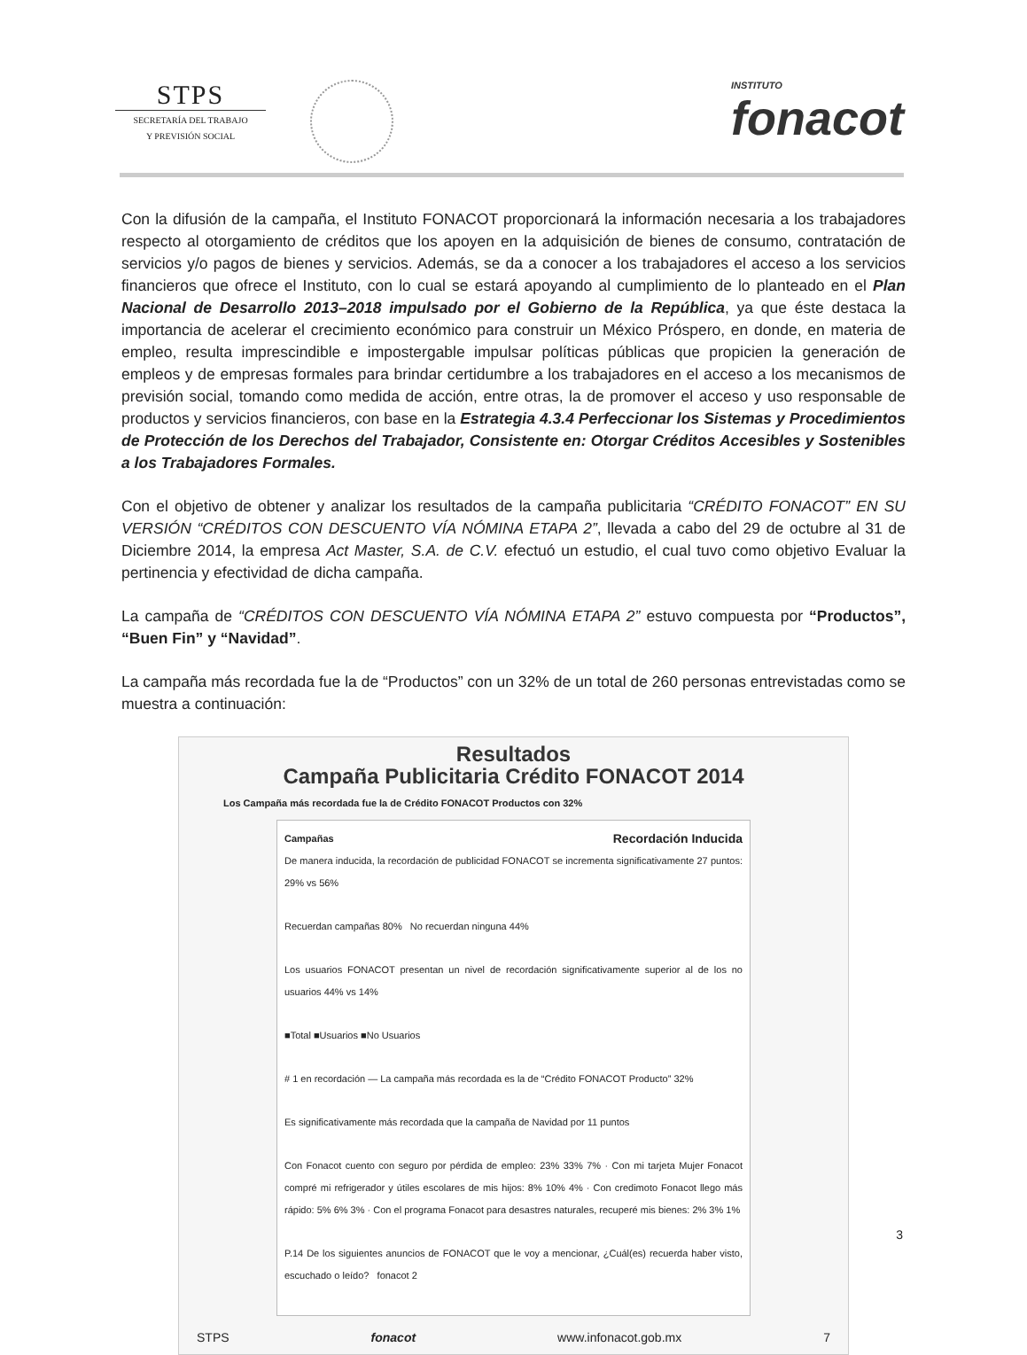STPS
SECRETARÍA DEL TRABAJO
Y PREVISIÓN SOCIAL
INSTITUTO
fonacot
Con la difusión de la campaña, el Instituto FONACOT proporcionará la información necesaria a los trabajadores respecto al otorgamiento de créditos que los apoyen en la adquisición de bienes de consumo, contratación de servicios y/o pagos de bienes y servicios. Además, se da a conocer a los trabajadores el acceso a los servicios financieros que ofrece el Instituto, con lo cual se estará apoyando al cumplimiento de lo planteado en el Plan Nacional de Desarrollo 2013–2018 impulsado por el Gobierno de la República, ya que éste destaca la importancia de acelerar el crecimiento económico para construir un México Próspero, en donde, en materia de empleo, resulta imprescindible e impostergable impulsar políticas públicas que propicien la generación de empleos y de empresas formales para brindar certidumbre a los trabajadores en el acceso a los mecanismos de previsión social, tomando como medida de acción, entre otras, la de promover el acceso y uso responsable de productos y servicios financieros, con base en la Estrategia 4.3.4 Perfeccionar los Sistemas y Procedimientos de Protección de los Derechos del Trabajador, Consistente en: Otorgar Créditos Accesibles y Sostenibles a los Trabajadores Formales.
Con el objetivo de obtener y analizar los resultados de la campaña publicitaria “CRÉDITO FONACOT” EN SU VERSIÓN “CRÉDITOS CON DESCUENTO VÍA NÓMINA ETAPA 2”, llevada a cabo del 29 de octubre al 31 de Diciembre 2014, la empresa Act Master, S.A. de C.V. efectuó un estudio, el cual tuvo como objetivo Evaluar la pertinencia y efectividad de dicha campaña.
La campaña de “CRÉDITOS CON DESCUENTO VÍA NÓMINA ETAPA 2” estuvo compuesta por “Productos”, “Buen Fin” y “Navidad”.
La campaña más recordada fue la de “Productos” con un 32% de un total de 260 personas entrevistadas como se muestra a continuación:
Resultados
Campaña Publicitaria Crédito FONACOT 2014
Los Campaña más recordada fue la de Crédito FONACOT Productos con 32%
Campañas Recordación Inducida
De manera inducida, la recordación de publicidad FONACOT se incrementa significativamente 27 puntos: 29% vs 56%
Recuerdan campañas 80% No recuerdan ninguna 44%
Los usuarios FONACOT presentan un nivel de recordación significativamente superior al de los no usuarios 44% vs 14%
■Total ■Usuarios ■No Usuarios
# 1 en recordación — La campaña más recordada es la de “Crédito FONACOT Producto” 32%
Es significativamente más recordada que la campaña de Navidad por 11 puntos
Con Fonacot cuento con seguro por pérdida de empleo: 23% 33% 7% · Con mi tarjeta Mujer Fonacot compré mi refrigerador y útiles escolares de mis hijos: 8% 10% 4% · Con credimoto Fonacot llego más rápido: 5% 6% 3% · Con el programa Fonacot para desastres naturales, recuperé mis bienes: 2% 3% 1%
P.14 De los siguientes anuncios de FONACOT que le voy a mencionar, ¿Cuál(es) recuerda haber visto, escuchado o leído? fonacot 2
STPS fonacot www.infonacot.gob.mx 7
3